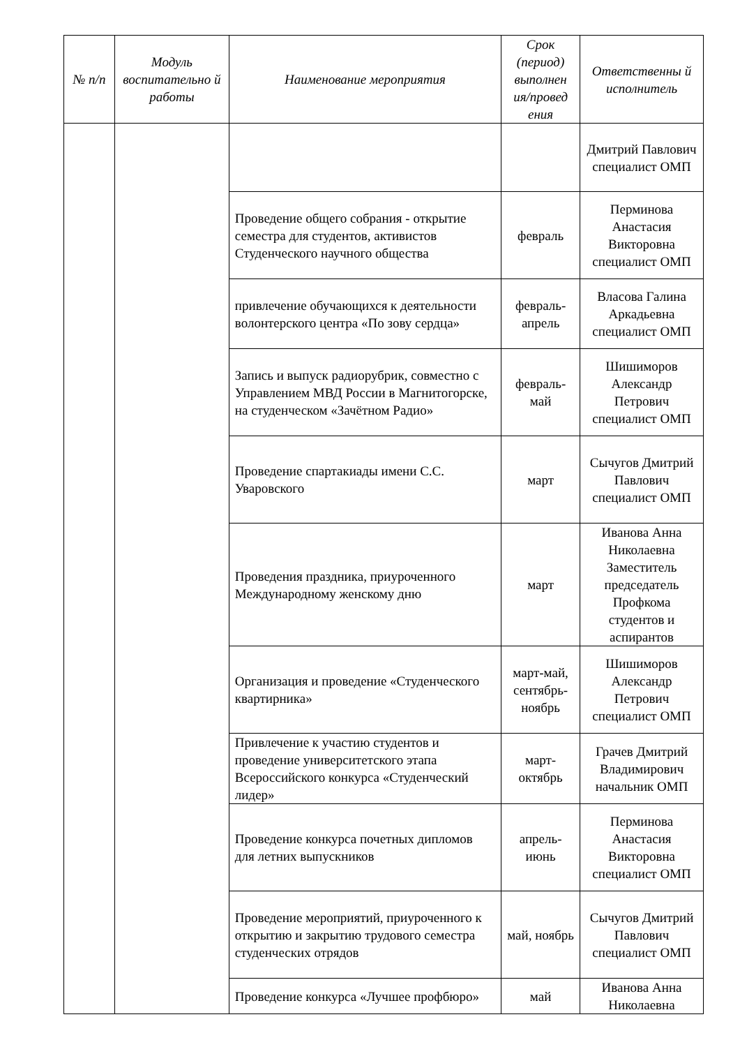| № п/п | Модуль воспитательно й работы | Наименование мероприятия | Срок (период) выполнен ия/провед ения | Ответственны й исполнитель |
| --- | --- | --- | --- | --- |
| | | | | Дмитрий Павлович специалист ОМП |
| | | Проведение общего собрания - открытие семестра для студентов, активистов Студенческого научного общества | февраль | Перминова Анастасия Викторовна специалист ОМП |
| | | привлечение обучающихся к деятельности волонтерского центра «По зову сердца» | февраль-апрель | Власова Галина Аркадьевна специалист ОМП |
| | | Запись и выпуск радиорубрик, совместно с Управлением МВД России в Магнитогорске, на студенческом «Зачётном Радио» | февраль-май | Шишиморов Александр Петрович специалист ОМП |
| | | Проведение спартакиады имени С.С. Уваровского | март | Сычугов Дмитрий Павлович специалист ОМП |
| | | Проведения праздника, приуроченного Международному женскому дню | март | Иванова Анна Николаевна Заместитель председатель Профкома студентов и аспирантов |
| | | Организация и проведение «Студенческого квартирника» | март-май, сентябрь-ноябрь | Шишиморов Александр Петрович специалист ОМП |
| | | Привлечение к участию студентов и проведение университетского этапа Всероссийского конкурса «Студенческий лидер» | март-октябрь | Грачев Дмитрий Владимирович начальник ОМП |
| | | Проведение конкурса почетных дипломов для летних выпускников | апрель-июнь | Перминова Анастасия Викторовна специалист ОМП |
| | | Проведение мероприятий, приуроченного к открытию и закрытию трудового семестра студенческих отрядов | май, ноябрь | Сычугов Дмитрий Павлович специалист ОМП |
| | | Проведение конкурса «Лучшее профбюро» | май | Иванова Анна Николаевна |